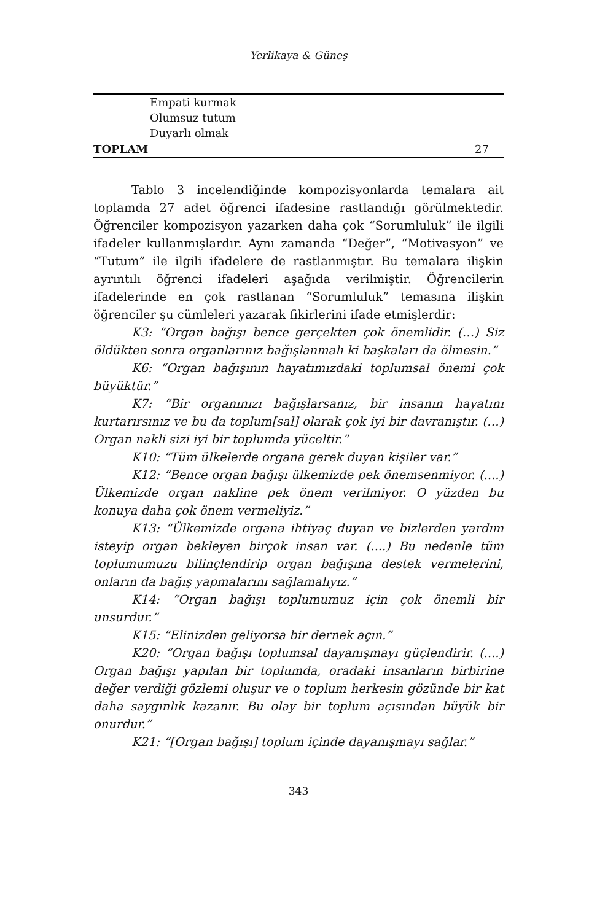Yerlikaya & Güneş
| Empati kurmak | |
| Olumsuz tutum | |
| Duyarlı olmak | |
| TOPLAM | 27 |
Tablo 3 incelendiğinde kompozisyonlarda temalara ait toplamda 27 adet öğrenci ifadesine rastlandığı görülmektedir. Öğrenciler kompozisyon yazarken daha çok “Sorumluluk” ile ilgili ifadeler kullanmışlardır. Aynı zamanda “Değer”, “Motivasyon” ve “Tutum” ile ilgili ifadelere de rastlanmıştır. Bu temalara ilişkin ayrıntılı öğrenci ifadeleri aşağıda verilmiştir. Öğrencilerin ifadelerinde en çok rastlanan “Sorumluluk” temasına ilişkin öğrenciler şu cümleleri yazarak fikirlerini ifade etmişlerdir:
K3: “Organ bağışı bence gerçekten çok önemlidir. (…) Siz öldükten sonra organlarınız bağışlanmalı ki başkaları da ölmesin.”
K6: “Organ bağışının hayatımızdaki toplumsal önemi çok büyüktür.”
K7: “Bir organınızı bağışlarsanız, bir insanın hayatını kurtarırsınız ve bu da toplum[sal] olarak çok iyi bir davranıştır. (…) Organ nakli sizi iyi bir toplumda yüceltir.”
K10: “Tüm ülkelerde organa gerek duyan kişiler var.”
K12: “Bence organ bağışı ülkemizde pek önemsenmiyor. (....) Ülkemizde organ nakline pek önem verilmiyor. O yüzden bu konuya daha çok önem vermeliyiz.”
K13: “Ülkemizde organa ihtiyaç duyan ve bizlerden yardım isteyip organ bekleyen birçok insan var. (....) Bu nedenle tüm toplumumuzu bilinçlendirip organ bağışına destek vermelerini, onların da bağış yapmalarını sağlamalıyız.”
K14: “Organ bağışı toplumumuz için çok önemli bir unsurdur.”
K15: “Elinizden geliyorsa bir dernek açın.”
K20: “Organ bağışı toplumsal dayanışmayı güçlendirir. (....) Organ bağışı yapılan bir toplumda, oradaki insanların birbirine değer verdiği gözlemi oluşur ve o toplum herkesin gözünde bir kat daha saygınlık kazanır. Bu olay bir toplum açısından büyük bir onurdur.”
K21: “[Organ bağışı] toplum içinde dayanışmayı sağlar.”
343